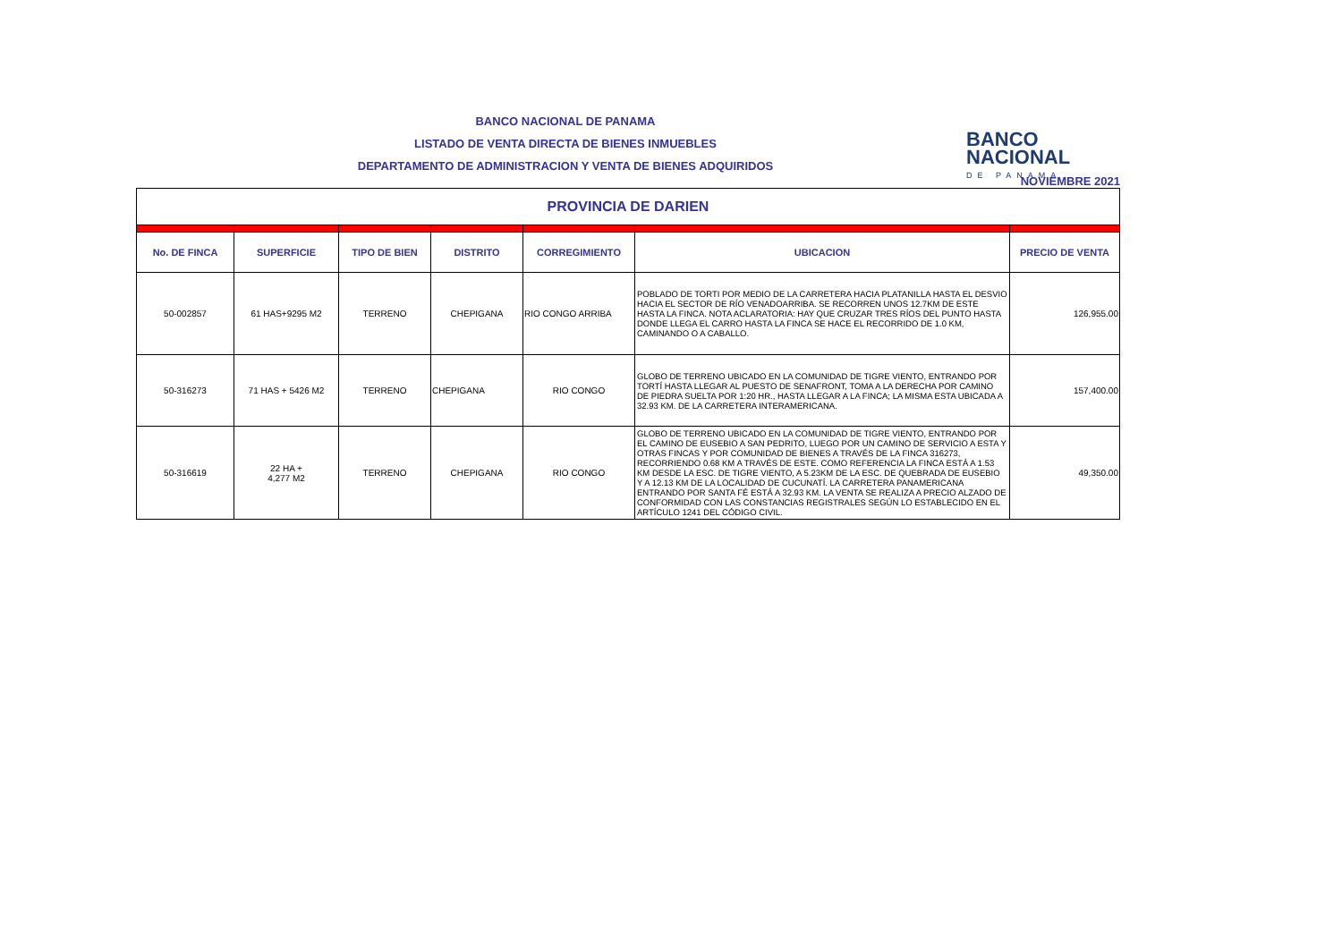BANCO NACIONAL DE PANAMA
LISTADO DE VENTA DIRECTA DE BIENES INMUEBLES
DEPARTAMENTO DE ADMINISTRACION Y VENTA DE BIENES ADQUIRIDOS
BANCO
NACIONAL
DE PANAMA
NOVIEMBRE 2021
| PROVINCIA DE DARIEN | | | | | | |
| No. DE FINCA | SUPERFICIE | TIPO DE BIEN | DISTRITO | CORREGIMIENTO | UBICACION | PRECIO DE VENTA |
| 50-002857 | 61 HAS+9295 M2 | TERRENO | CHEPIGANA | RIO CONGO ARRIBA | POBLADO DE TORTI POR MEDIO DE LA CARRETERA HACIA PLATANILLA HASTA EL DESVIO HACIA EL SECTOR DE RÍO VENADOARRIBA. SE RECORREN UNOS 12.7KM DE ESTE HASTA LA FINCA. NOTA ACLARATORIA: HAY QUE CRUZAR TRES RÍOS DEL PUNTO HASTA DONDE LLEGA EL CARRO HASTA LA FINCA SE HACE EL RECORRIDO DE 1.0 KM, CAMINANDO O A CABALLO. | 126,955.00 |
| 50-316273 | 71 HAS + 5426 M2 | TERRENO | CHEPIGANA | RIO CONGO | GLOBO DE TERRENO UBICADO EN LA COMUNIDAD DE TIGRE VIENTO, ENTRANDO POR TORTÍ HASTA LLEGAR AL PUESTO DE SENAFRONT, TOMA A LA DERECHA POR CAMINO DE PIEDRA SUELTA POR 1:20 HR., HASTA LLEGAR A LA FINCA; LA MISMA ESTA UBICADA A 32.93 KM. DE LA CARRETERA INTERAMERICANA. | 157,400.00 |
| 50-316619 | 22 HA + 4,277 M2 | TERRENO | CHEPIGANA | RIO CONGO | GLOBO DE TERRENO UBICADO EN LA COMUNIDAD DE TIGRE VIENTO, ENTRANDO POR EL CAMINO DE EUSEBIO A SAN PEDRITO, LUEGO POR UN CAMINO DE SERVICIO A ESTA Y OTRAS FINCAS Y POR COMUNIDAD DE BIENES A TRAVÉS DE LA FINCA 316273, RECORRIENDO 0.68 KM A TRAVÉS DE ESTE. COMO REFERENCIA LA FINCA ESTÁ A 1.53 KM DESDE LA ESC. DE TIGRE VIENTO, A 5.23KM DE LA ESC. DE QUEBRADA DE EUSEBIO Y A 12.13 KM DE LA LOCALIDAD DE CUCUNATÍ. LA CARRETERA PANAMERICANA ENTRANDO POR SANTA FÉ ESTÁ A 32.93 KM. LA VENTA SE REALIZA A PRECIO ALZADO DE CONFORMIDAD CON LAS CONSTANCIAS REGISTRALES SEGÚN LO ESTABLECIDO EN EL ARTÍCULO 1241 DEL CÓDIGO CIVIL. | 49,350.00 |